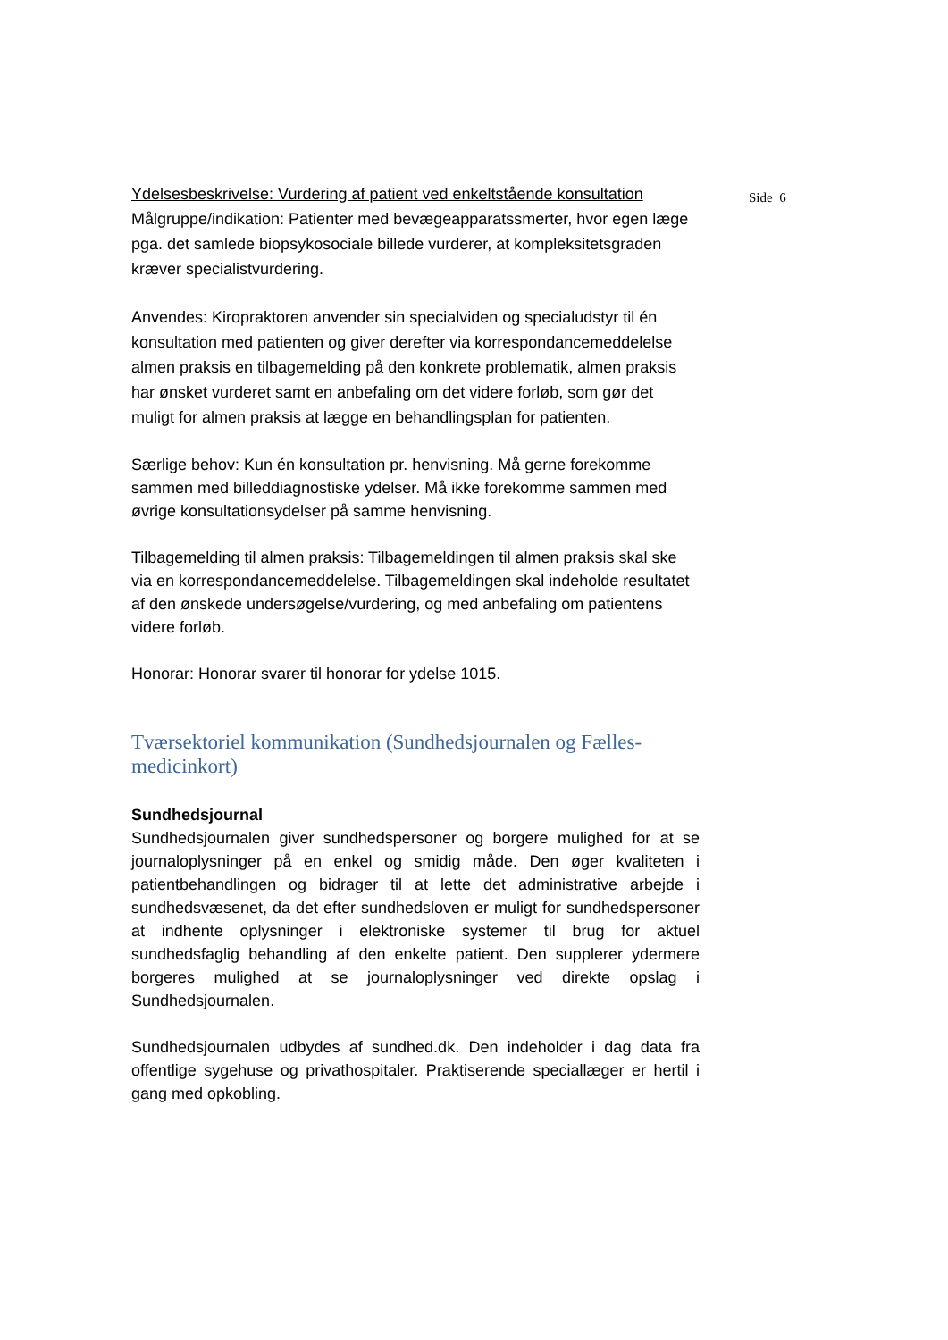Side 6
Ydelsesbeskrivelse: Vurdering af patient ved enkeltstående konsultation
Målgruppe/indikation: Patienter med bevægeapparatssmerter, hvor egen læge pga. det samlede biopsykosociale billede vurderer, at kompleksitetsgraden kræver specialistvurdering.
Anvendes: Kiropraktoren anvender sin specialviden og specialudstyr til én konsultation med patienten og giver derefter via korrespondancemeddelelse almen praksis en tilbagemelding på den konkrete problematik, almen praksis har ønsket vurderet samt en anbefaling om det videre forløb, som gør det muligt for almen praksis at lægge en behandlingsplan for patienten.
Særlige behov: Kun én konsultation pr. henvisning. Må gerne forekomme sammen med billeddiagnostiske ydelser. Må ikke forekomme sammen med øvrige konsultationsydelser på samme henvisning.
Tilbagemelding til almen praksis: Tilbagemeldingen til almen praksis skal ske via en korrespondancemeddelelse. Tilbagemeldingen skal indeholde resultatet af den ønskede undersøgelse/vurdering, og med anbefaling om patientens videre forløb.
Honorar: Honorar svarer til honorar for ydelse 1015.
Tværsektoriel kommunikation (Sundhedsjournalen og Fælles-medicinkort)
Sundhedsjournal
Sundhedsjournalen giver sundhedspersoner og borgere mulighed for at se journaloplysninger på en enkel og smidig måde. Den øger kvaliteten i patientbehandlingen og bidrager til at lette det administrative arbejde i sundhedsvæsenet, da det efter sundhedsloven er muligt for sundhedspersoner at indhente oplysninger i elektroniske systemer til brug for aktuel sundhedsfaglig behandling af den enkelte patient. Den supplerer ydermere borgeres mulighed at se journaloplysninger ved direkte opslag i Sundhedsjournalen.
Sundhedsjournalen udbydes af sundhed.dk. Den indeholder i dag data fra offentlige sygehuse og privathospitaler. Praktiserende speciallæger er hertil i gang med opkobling.